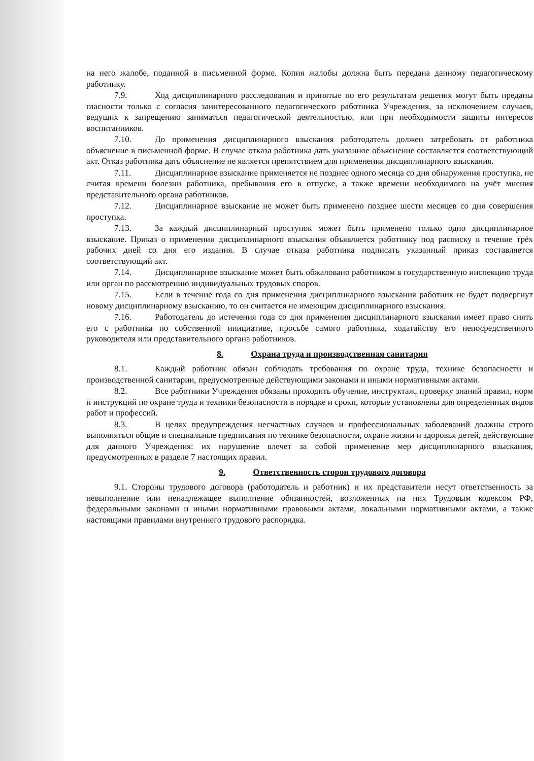на него жалобе, поданной в письменной форме. Копия жалобы должна быть передана данному педагогическому работнику.
7.9. Ход дисциплинарного расследования и принятые по его результатам решения могут быть преданы гласности только с согласия заинтересованного педагогического работника Учреждения, за исключением случаев, ведущих к запрещению заниматься педагогической деятельностью, или при необходимости защиты интересов воспитанников.
7.10. До применения дисциплинарного взыскания работодатель должен затребовать от работника объяснение в письменной форме. В случае отказа работника дать указанное объяснение составляется соответствующий акт. Отказ работника дать объяснение не является препятствием для применения дисциплинарного взыскания.
7.11. Дисциплинарное взыскание применяется не позднее одного месяца со дня обнаружения проступка, не считая времени болезни работника, пребывания его в отпуске, а также времени необходимого на учёт мнения представительного органа работников.
7.12. Дисциплинарное взыскание не может быть применено позднее шести месяцев со дня совершения проступка.
7.13. За каждый дисциплинарный проступок может быть применено только одно дисциплинарное взыскание. Приказ о применении дисциплинарного взыскания объявляется работнику под расписку в течение трёх рабочих дней со дня его издания. В случае отказа работника подписать указанный приказ составляется соответствующий акт.
7.14. Дисциплинарное взыскание может быть обжаловано работником в государственную инспекцию труда или орган по рассмотрению индивидуальных трудовых споров.
7.15. Если в течение года со дня применения дисциплинарного взыскания работник не будет подвергнут новому дисциплинарному взысканию, то он считается не имеющим дисциплинарного взыскания.
7.16. Работодатель до истечения года со дня применения дисциплинарного взыскания имеет право снять его с работника по собственной инициативе, просьбе самого работника, ходатайству его непосредственного руководителя или представительного органа работников.
8. Охрана труда и производственная санитария
8.1. Каждый работник обязан соблюдать требования по охране труда, технике безопасности и производственной санитарии, предусмотренные действующими законами и иными нормативными актами.
8.2. Все работники Учреждения обязаны проходить обучение, инструктаж, проверку знаний правил, норм и инструкций по охране труда и техники безопасности в порядке и сроки, которые установлены для определенных видов работ и профессий.
8.3. В целях предупреждения несчастных случаев и профессиональных заболеваний должны строго выполняться общие и специальные предписания по технике безопасности, охране жизни и здоровья детей, действующие для данного Учреждения: их нарушение влечет за собой применение мер дисциплинарного взыскания, предусмотренных в разделе 7 настоящих правил.
9. Ответственность сторон трудового договора
9.1. Стороны трудового договора (работодатель и работник) и их представители несут ответственность за невыполнение или ненадлежащее выполнение обязанностей, возложенных на них Трудовым кодексом РФ, федеральными законами и иными нормативными правовыми актами, локальными нормативными актами, а также настоящими правилами внутреннего трудового распорядка.